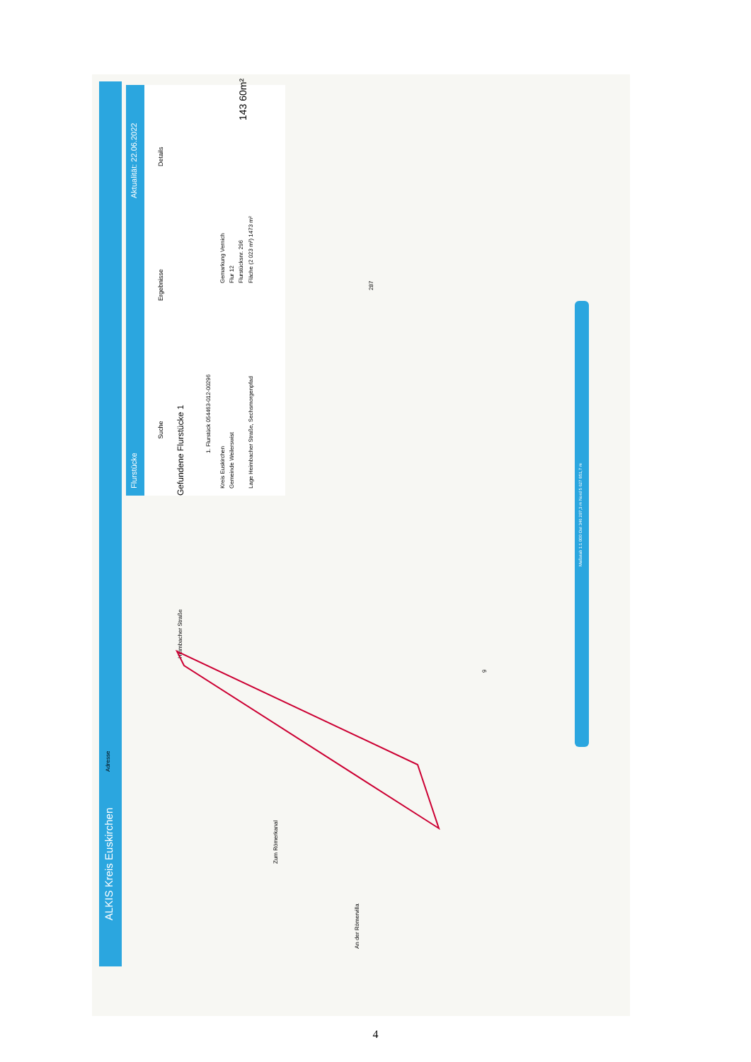ALKIS Kreis Euskirchen
Adresse
Flurstücke
Aktualität: 22.06.2022
Suche
Ergebnisse
Details
Gefundene Flurstücke 1
1. Flurstück 054463-012-00296
Kreis Euskirchen Gemeinde Weilerswist Lage Heimbacher Straße, Sechsmorgenpfad
Gemarkung Vernich Flur 12 Flurstücksnr. 296 Fläche (2 023 m²) 1473 m²
143 60m²
287
9
Maßstab 1:1 000 Ost 346 297,3 m Nord 5 627 851,7 m
Heimbacher Straße
Zum Römerkanal
An der Römervilla
4